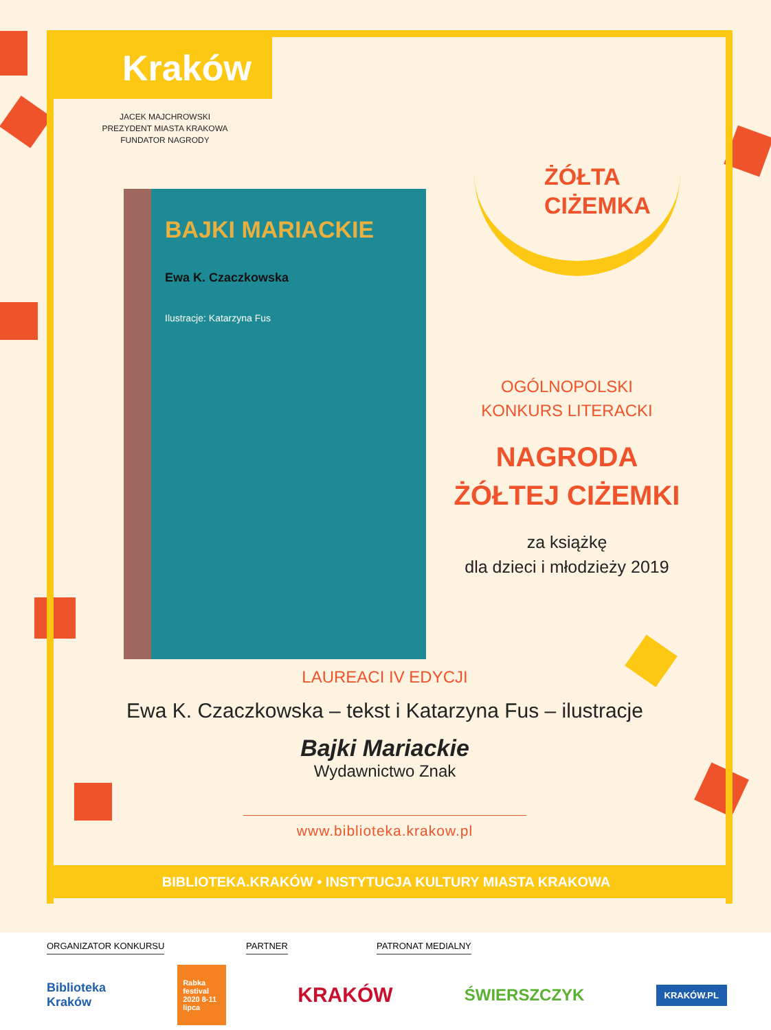Kraków
JACEK MAJCHROWSKI
PREZYDENT MIASTA KRAKOWA
FUNDATOR NAGRODY
BAJKI MARIACKIE
Ewa K. Czaczkowska
Ilustracje: Katarzyna Fus
ŻÓŁTA
CIŻEMKA
OGÓLNOPOLSKI
KONKURS LITERACKI
NAGRODA
ŻÓŁTEJ CIŻEMKI
za książkę
dla dzieci i młodzieży 2019
LAUREACI IV EDYCJI
Ewa K. Czaczkowska – tekst i Katarzyna Fus – ilustracje
Bajki Mariackie
Wydawnictwo Znak
www.biblioteka.krakow.pl
BIBLIOTEKA.KRAKÓW • INSTYTUCJA KULTURY MIASTA KRAKOWA
ORGANIZATOR KONKURSU PARTNER PATRONAT MEDIALNY
Biblioteka
Kraków
Rabka festival 2020 8-11 lipca
KRAKÓW
ŚWIERSZCZYK
KRAKÓW.PL